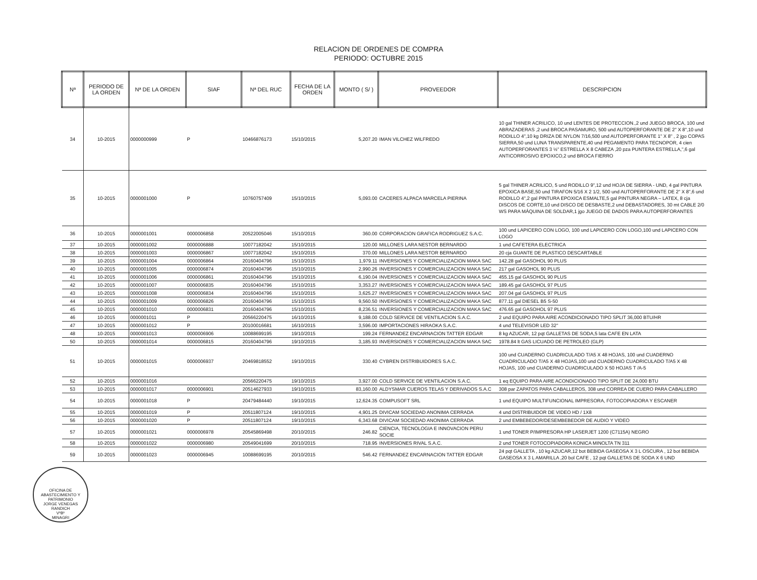RELACION DE ORDENES DE COMPRA
PERIODO: OCTUBRE 2015
| Nª | PERIODO DE LA ORDEN | Nª DE LA ORDEN | SIAF | Nª DEL RUC | FECHA DE LA ORDEN | MONTO ( S/ ) | PROVEEDOR | DESCRIPCION |
| --- | --- | --- | --- | --- | --- | --- | --- | --- |
| 34 | 10-2015 | 0000000999 | P | 10466876173 | 15/10/2015 | 5,207.20 | IMAN VILCHEZ WILFREDO | 10 gal THINER ACRILICO, 10 und LENTES DE PROTECCION.,2 und JUEGO BROCA, 100 und ABRAZADERAS ,2 und BROCA PASAMURO, 500 und AUTOPERFORANTE DE 2" X 8",10 und RODILLO 4",10 kg DRIZA DE NYLON 7/16,500 und AUTOPERFORANTE 1" X 8" , 2 jgo COPAS SIERRA,50 und LUNA TRANSPARENTE,40 und PEGAMENTO PARA TECNOPOR, 4 cien AUTOPERFORANTES 3 ½" ESTRELLA X 8 CABEZA ,20 pza PUNTERA ESTRELLA,",6 gal ANTICORROSIVO EPOXICO,2 und BROCA FIERRO |
| 35 | 10-2015 | 0000001000 | P | 10760757409 | 15/10/2015 | 5,093.00 | CACERES ALPACA MARCELA PIERINA | 5 gal THINER ACRILICO, 5 und RODILLO 9",12 und HOJA DE SIERRA - UND, 4 gal PINTURA EPOXICA BASE,50 und TIRAFON 5/16 X 2 1/2, 500 und AUTOPERFORANTE DE 2" X 8",6 und RODILLO 4",2 gal PINTURA EPOXICA ESMALTE,5 gal PINTURA NEGRA – LATEX, 8 cja DISCOS DE CORTE,10 und DISCO DE DESBASTE,2 und DEBASTADORES, 30 mt CABLE 2/0 WS PARA MÁQUINA DE SOLDAR,1 jgo JUEGO DE DADOS PARA AUTOPERFORANTES |
| 36 | 10-2015 | 0000001001 | 0000006858 | 20522005046 | 15/10/2015 | 360.00 | CORPORACION GRAFICA RODRIGUEZ S.A.C. | 100 und LAPICERO CON LOGO, 100 und LAPICERO CON LOGO,100 und LAPICERO CON LOGO |
| 37 | 10-2015 | 0000001002 | 0000006888 | 10077182042 | 15/10/2015 | 120.00 | MILLONES LARA NESTOR BERNARDO | 1 und CAFETERA ELECTRICA |
| 38 | 10-2015 | 0000001003 | 0000006867 | 10077182042 | 15/10/2015 | 370.00 | MILLONES LARA NESTOR BERNARDO | 20 cja GUANTE DE PLASTICO DESCARTABLE |
| 39 | 10-2015 | 0000001004 | 0000006864 | 20160404796 | 15/10/2015 | 1,979.11 | INVERSIONES Y COMERCIALIZACION MAKA SAC | 142.28 gal GASOHOL 90 PLUS |
| 40 | 10-2015 | 0000001005 | 0000006874 | 20160404796 | 15/10/2015 | 2,990.26 | INVERSIONES Y COMERCIALIZACION MAKA SAC | 217 gal GASOHOL 90 PLUS |
| 41 | 10-2015 | 0000001006 | 0000006861 | 20160404796 | 15/10/2015 | 6,190.04 | INVERSIONES Y COMERCIALIZACION MAKA SAC | 455.15 gal GASOHOL 90 PLUS |
| 42 | 10-2015 | 0000001007 | 0000006835 | 20160404796 | 15/10/2015 | 3,353.27 | INVERSIONES Y COMERCIALIZACION MAKA SAC | 189.45 gal GASOHOL 97 PLUS |
| 43 | 10-2015 | 0000001008 | 0000006834 | 20160404796 | 15/10/2015 | 3,625.27 | INVERSIONES Y COMERCIALIZACION MAKA SAC | 207.04 gal GASOHOL 97 PLUS |
| 44 | 10-2015 | 0000001009 | 0000006826 | 20160404796 | 15/10/2015 | 9,560.50 | INVERSIONES Y COMERCIALIZACION MAKA SAC | 877.11 gal DIESEL B5 S-50 |
| 45 | 10-2015 | 0000001010 | 0000006831 | 20160404796 | 15/10/2015 | 8,236.51 | INVERSIONES Y COMERCIALIZACION MAKA SAC | 476.65 gal GASOHOL 97 PLUS |
| 46 | 10-2015 | 0000001011 | P | 20566220475 | 16/10/2015 | 9,188.00 | COLD SERVICE DE VENTILACION S.A.C. | 2 und EQUIPO PARA AIRE ACONDICIONADO TIPO SPLIT 36,000 BTU/HR |
| 47 | 10-2015 | 0000001012 | P | 20100016681 | 16/10/2015 | 3,596.00 | IMPORTACIONES HIRAOKA S.A.C. | 4 und TELEVISOR LED 32" |
| 48 | 10-2015 | 0000001013 | 0000006906 | 10088699195 | 19/10/2015 | 199.24 | FERNANDEZ ENCARNACION TATTER EDGAR | 8 kg AZUCAR, 12 pqt GALLETAS DE SODA,5 lata CAFE EN LATA |
| 50 | 10-2015 | 0000001014 | 0000006815 | 20160404796 | 19/10/2015 | 3,185.93 | INVERSIONES Y COMERCIALIZACION MAKA SAC | 1978.84 lt GAS LICUADO DE PETROLEO (GLP) |
| 51 | 10-2015 | 0000001015 | 0000006937 | 20469818552 | 19/10/2015 | 330.40 | CYBREN DISTRIBUIDORES S.A.C. | 100 und CUADERNO CUADRICULADO T/A5 X 48 HOJAS, 100 und CUADERNO CUADRICULADO T/A5 X 48 HOJAS,100 und CUADERNO CUADRICULADO T/A5 X 48 HOJAS, 100 und CUADERNO CUADRICULADO X 50 HOJAS T /A-5 |
| 52 | 10-2015 | 0000001016 | | 20566220475 | 19/10/2015 | 3,927.00 | COLD SERVICE DE VENTILACION S.A.C. | 1 eq EQUIPO PARA AIRE ACONDICIONADO TIPO SPLIT DE 24,000 BTU |
| 53 | 10-2015 | 0000001017 | 0000006901 | 20514627933 | 19/10/2015 | 83,160.00 | ALDYSMAR CUEROS TELAS Y DERIVADOS S.A.C | 308 par ZAPATOS PARA CABALLEROS, 308 und CORREA DE CUERO PARA CABALLERO |
| 54 | 10-2015 | 0000001018 | P | 20479484440 | 19/10/2015 | 12,624.35 | COMPUSOFT SRL | 1 und EQUIPO MULTIFUNCIONAL IMPRESORA, FOTOCOPIADORA Y ESCANER |
| 55 | 10-2015 | 0000001019 | P | 20511807124 | 19/10/2015 | 4,901.25 | DIVICAM SOCIEDAD ANONIMA CERRADA | 4 und DISTRIBUIDOR DE VIDEO HD / 1X8 |
| 56 | 10-2015 | 0000001020 | P | 20511807124 | 19/10/2015 | 6,343.68 | DIVICAM SOCIEDAD ANONIMA CERRADA | 2 und EMBEBEDOR/DESEMBEBEDOR DE AUDIO Y VIDEO |
| 57 | 10-2015 | 0000001021 | 0000006978 | 20545869498 | 20/10/2015 | 246.82 | CIENCIA, TECNOLOGIA E INNOVACION PERU SOCIE | 1 und TONER P/IMPRESORA HP LASERJET 1200 (C7115A) NEGRO |
| 58 | 10-2015 | 0000001022 | 0000006980 | 20549041699 | 20/10/2015 | 718.95 | INVERSIONES RIVAL S.A.C. | 2 und TONER FOTOCOPIADORA KONICA MINOLTA TN 311 |
| 59 | 10-2015 | 0000001023 | 0000006945 | 10088699195 | 20/10/2015 | 546.42 | FERNANDEZ ENCARNACION TATTER EDGAR | 24 pqt GALLETA , 10 kg AZUCAR,12 bot BEBIDA GASEOSA X 3 L OSCURA , 12 bot BEBIDA GASEOSA X 3 L AMARILLA ,20 bol CAFE , 12 pqt GALLETAS DE SODA X 6 UND |
OFICINA DE ABASTECIMIENTO Y PATRIMONIO
JORGE VENEGAS RANDICH
VºBº
MINAGRI